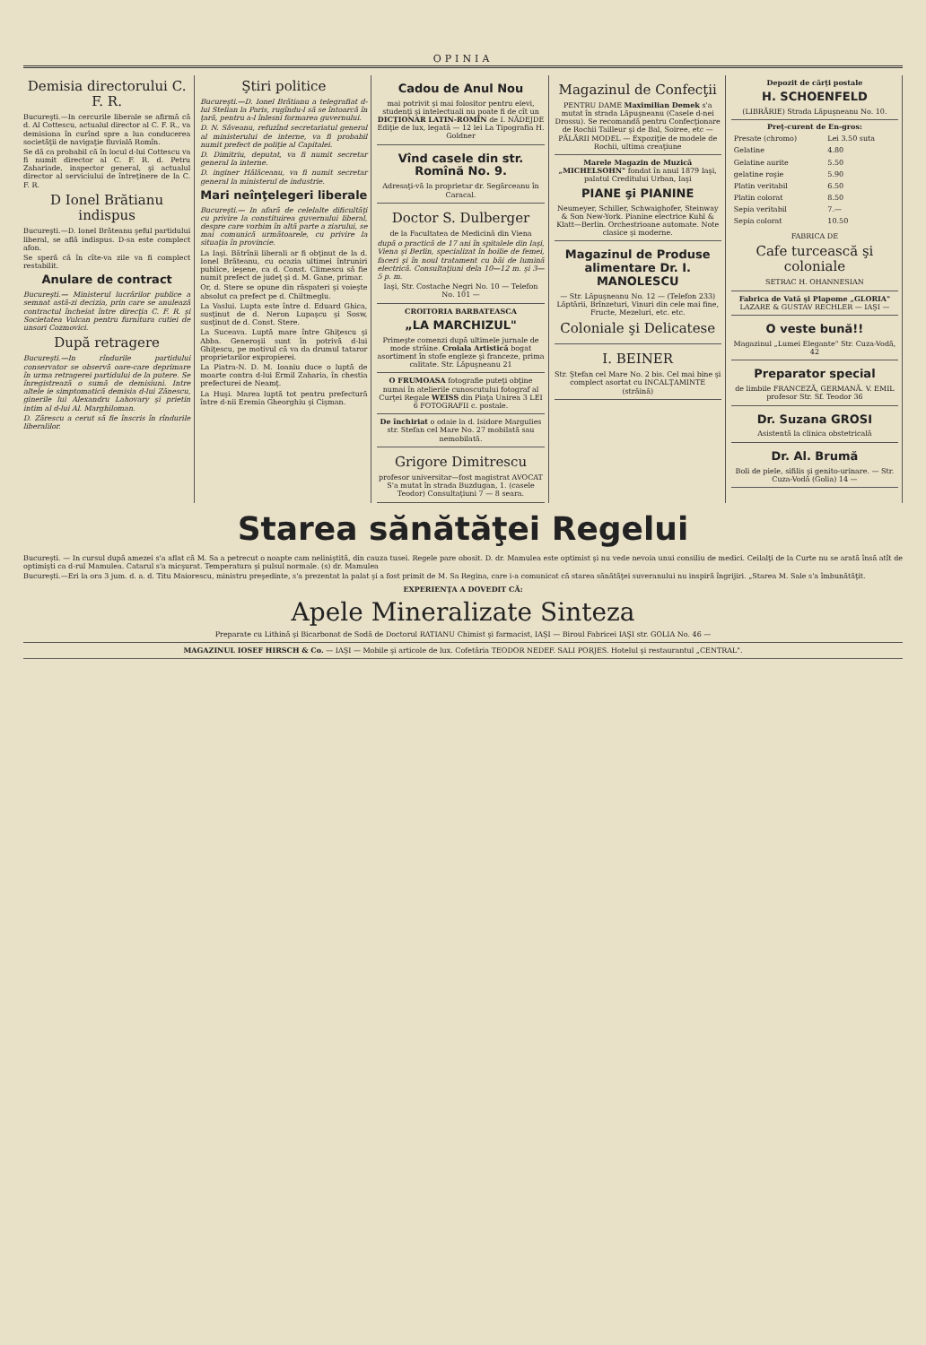OPINIA
Demisia directorului C. F. R.
Bucureşti.—In cercurile liberale se afirmă că d. Al Cottescu, actualul director al C. F. R., va demisiona în curînd spre a lua conducerea societăţii de navigaţie fluvială Romîn.
Se dă ca probabil că în locul d-lui Cottescu va fi numit director al C. F. R. d. Petru Zahariade, inspector general, şi actualul director al serviciului de întreţinere de la C. F. R.
D Ionel Brătianu indispus
Bucureşti.—D. Ionel Brăteanu şeful partidului liberal, se află indispus. D-sa este complect afon.
Se speră că în cîte-va zile va fi complect restabilit.
Anulare de contract
Bucureşti.— Ministerul lucrărilor publice a semnat astă-zi decizia, prin care se anulează contractul încheiat între direcţia C. F. R. şi Societatea Vulcan pentru furnitura cutiei de unsori Cozmovici.
După retragere
Bucureşti.—In rîndurile partidului conservator se observă oare-care deprimare în urma retragerei partidului de la putere. Se înregistrează o sumă de demisiuni. Intre altele ie simptomatică demisia d-lui Zănescu, ginerile lui Alexandru Lahovary şi prietin intim al d-lui Al. Marghiloman.
D. Zărescu a cerut să fie înscris în rîndurile liberalilor.
Ştiri politice
Bucureşti.—D. Ionel Brătianu a telegrafiat d-lui Stelian la Paris, rugîndu-l să se întoarcă în ţară, pentru a-l înlesni formarea guvernului.
D. N. Săveanu, refuzînd secretariatul general al ministerului de interne, va fi probabil numit prefect de poliţie al Capitalei.
D. Dimitriu, deputat, va fi numit secretar general la interne.
D. inginer Hălăceanu, va fi numit secretar general la ministerul de industrie.
Mari neînţelegeri liberale
Bucureşti.— In afară de celelalte dificultăţi cu privire la constituirea guvernului liberal, despre care vorbim în altă parte a ziarului, se mai comunică următoarele, cu privire la situaţia în provincie.
La Iaşi. Bătrînii liberali ar fi obţinut de la d. Ionel Brăteanu, cu ocazia ultimei întruniri publice, ieşene, ca d. Const. Climescu să fie numit prefect de judeţ şi d. M. Gane, primar.
Or, d. Stere se opune din răspateri şi voieşte absolut ca prefect pe d. Chiltmeglu.
La Vaslui. Lupta este între d. Eduard Ghica, susţinut de d. Neron Lupaşcu şi Sosw, susţinut de d. Const. Stere.
La Suceava. Luptă mare între Ghiţescu şi Abba. Generoşii sunt în potrivă d-lui Ghiţescu, pe motivul că va da drumul tataror proprietarilor expropierei.
La Piatra-N. D. M. Ioaniu duce o luptă de moarte contra d-lui Ermil Zaharia, în chestia prefecturei de Neamţ.
La Huşi. Marea luptă tot pentru prefectură între d-nii Eremia Gheorghiu şi Cişman.
Cadou de Anul Nou
mai potrivit şi mai folositor pentru elevi, studenţi şi intelectuali nu poate fi de cît un DICŢIONAR LATIN-ROMÎN de I. NĂDEJDE Ediţie de lux, legată — 12 lei La Tipografia H. Goldner
Vînd casele din str. Romînă No. 9.
Adresaţi-vă la proprietar dr. Segărceanu în Caracal.
Doctor S. Dulberger
de la Facultatea de Medicină din Viena
după o practică de 17 ani în spitalele din Iaşi, Viena şi Berlin, specializat în boilie de femei, faceri şi în noul tratament cu băi de lumină electrică. Consultaţiuni dela 10—12 m. şi 3—5 p. m.
Iaşi, Str. Costache Negri No. 10 — Telefon No. 101 —
CROITORIA BARBATEASCA
„LA MARCHIZUL"
Primeşte comenzi după ultimele jurnale de mode străine. Croiala Artistică bogat asortiment în stofe engleze şi franceze, prima calitate. Str. Lăpuşneanu 21
O FRUMOASA fotografie puteţi obţine numai în atelierile cunoscutului fotograf al Curţei Regale WEISS din Piaţa Unirea 3 LEI 6 FOTOGRAFII c. postale.
De închiriat o odaie la d. Isidore Margulies str. Stefan cel Mare No. 27 mobilată sau nemobilată.
Grigore Dimitrescu
profesor universitar—fost magistrat AVOCAT S'a mutat în strada Buzdugan, 1. (casele Teodor) Consultaţiuni 7 — 8 seara.
Magazinul de Confecţii
PENTRU DAME Maximilian Demek s'a mutat în strada Lăpuşneanu (Casele d-nei Drossu). Se recomandă pentru Confecţionare de Rochii Tailleur şi de Bal, Soiree, etc — PĂLĂRII MODEL — Expoziţie de modele de Rochii, ultima creaţiune
Marele Magazin de Muzică „MICHELSOHN" fondat în anul 1879 Iaşi, palatul Creditului Urban, Iaşi
PIANE şi PIANINE
Neumeyer, Schiller, Schwaighofer, Steinway & Son New-York. Pianine electrice Kuhl & Klatt—Berlin. Orchestrioane automate. Note clasice şi moderne.
Magazinul de Produse alimentare Dr. I. MANOLESCU
— Str. Lăpuşneanu No. 12 — (Telefon 233) Lăptării, Brînzeturi, Vinuri din cele mai fine, Fructe, Mezeluri, etc. etc.
Coloniale şi Delicatese
I. BEINER
Str. Ştefan cel Mare No. 2 bis. Cel mai bine şi complect asortat cu INCALŢAMINTE (străină)
Depozit de cărţi postale
H. SCHOENFELD
(LIBRĂRIE) Strada Lăpuşneanu No. 10.
| Preţ-curent de En-gros: | |
| --- | --- |
| Presate (chromo) | Lei 3.50 suta |
| Gelatine | 4.80 |
| Gelatine aurite | 5.50 |
| gelatine roşie | 5.90 |
| Platin veritabil | 6.50 |
| Platin colorat | 8.50 |
| Sepia veritabil | 7.— |
| Sepia colorat | 10.50 |
FABRICA DE
Cafe turcească şi coloniale
SETRAC H. OHANNESIAN
Fabrica de Vată şi Plapome „GLORIA" LAZARE & GUSTAV RECHLER — IAŞI —
O veste bună!!
Magazinul „Lumei Elegante" Str. Cuza-Vodă, 42
Preparator special
de limbile FRANCEZĂ, GERMANĂ. V. EMIL profesor Str. Sf. Teodor 36
Dr. Suzana GROSI
Asistentă la clinica obstetricală
Dr. Al. Brumă
Boli de piele, sifilis şi genito-urinare. — Str. Cuza-Vodă (Golia) 14 —
Starea sănătăţei Regelui
Bucureşti. — In cursul după amezei s'a aflat că M. Sa a petrecut o noapte cam neliniştită, din cauza tusei. Regele pare obosit. D. dr. Mamulea este optimist şi nu vede nevoia unui consiliu de medici. Ceilalţi de la Curte nu se arată însă atît de optimişti ca d-rul Mamulea. Catarul s'a micşurat. Temperatura şi pulsul normale. (s) dr. Mamulea
Bucureşti.—Eri la ora 3 jum. d. a. d. Titu Maiorescu, ministru preşedinte, s'a prezentat la palat şi a fost primit de M. Sa Regina, care i-a comunicat că starea sănătăţei suveranului nu inspiră îngrijiri. „Starea M. Sale s'a îmbunătăţit.
EXPERIENŢA A DOVEDIT CĂ:
Apele Mineralizate Sinteza
Preparate cu Lithină şi Bicarbonat de Sodă de Doctorul RATIANU Chimist şi farmacist, IAŞI — Biroul Fabricei IAŞI str. GOLIA No. 46 —
MAGAZINUL IOSEF HIRSCH & Co. — IAŞI — Mobile şi articole de lux. Cofetăria TEODOR NEDEF. SALI PORJES. Hotelul şi restaurantul „CENTRAL".